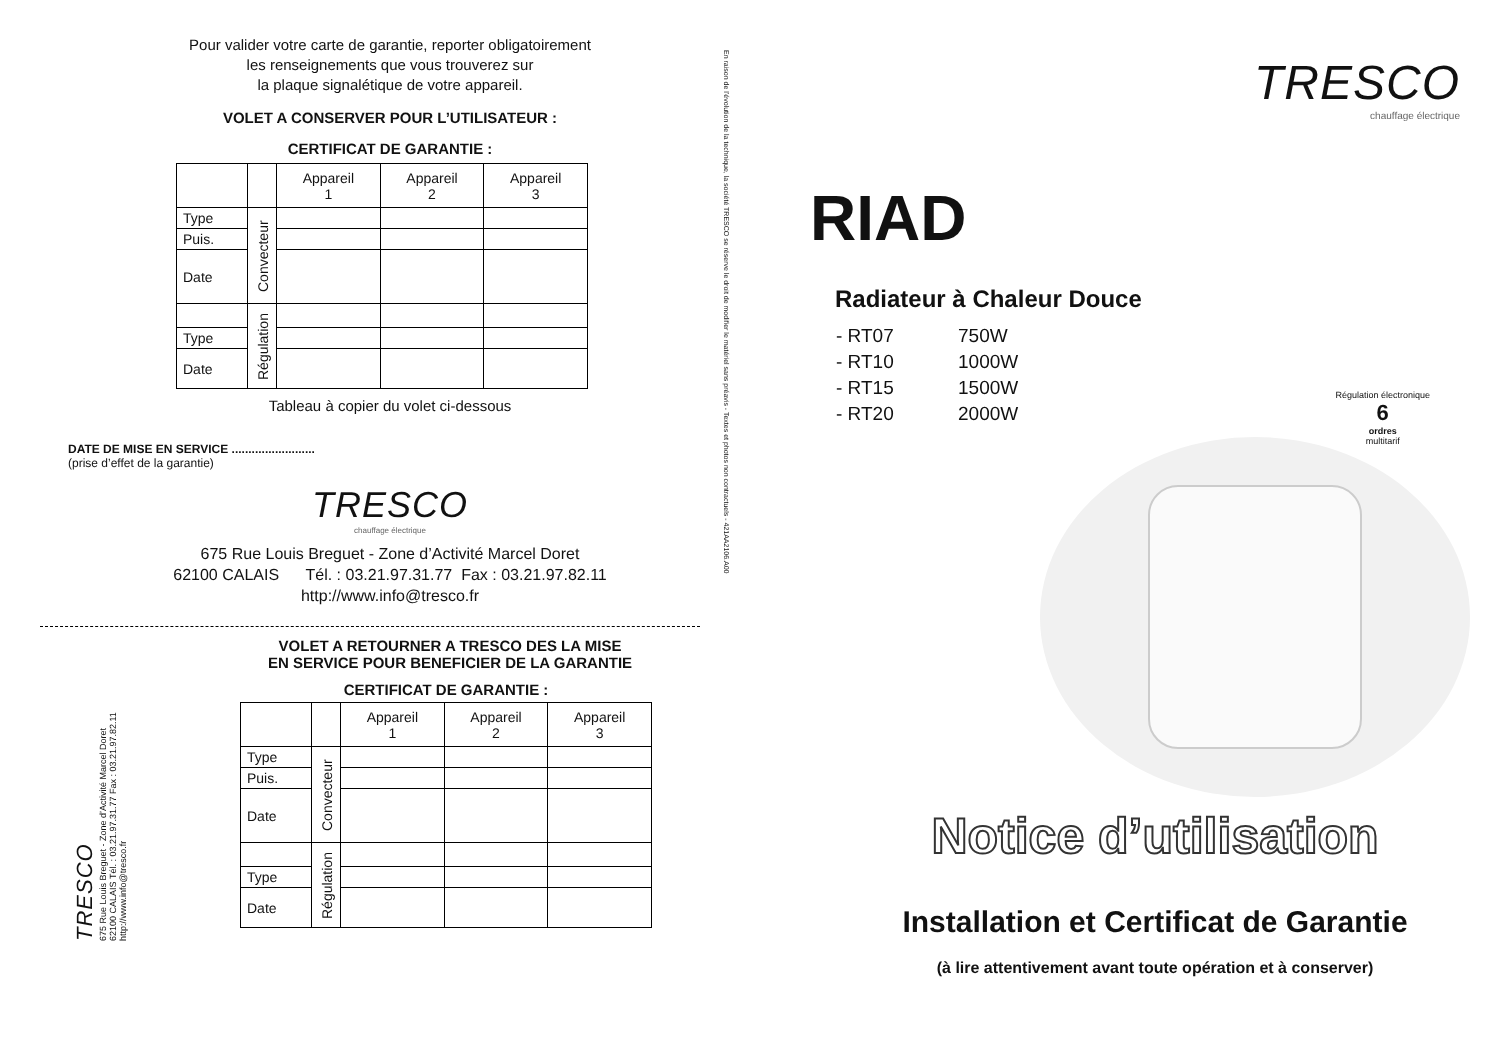Pour valider votre carte de garantie, reporter obligatoirement
les renseignements que vous trouverez sur
la plaque signalétique de votre appareil.
VOLET A CONSERVER POUR L’UTILISATEUR :
CERTIFICAT DE GARANTIE :
| | | Appareil 1 | Appareil 2 | Appareil 3 |
| --- | --- | --- | --- | --- |
| Type | Convecteur | | | |
| Puis. | | | | |
| Date | | | | |
| | Régulation | | | |
| Type | | | | |
| Date | | | | |
Tableau à copier du volet ci-dessous
DATE DE MISE EN SERVICE .........................
(prise d’effet de la garantie)
TRESCO
chauffage électrique
675 Rue Louis Breguet - Zone d’Activité Marcel Doret
62100 CALAIS Tél. : 03.21.97.31.77 Fax : 03.21.97.82.11
http://www.info@tresco.fr
VOLET A RETOURNER A TRESCO DES LA MISE
EN SERVICE POUR BENEFICIER DE LA GARANTIE
TRESCO
675 Rue Louis Breguet - Zone d’Activité Marcel Doret
62100 CALAIS Tél. : 03.21.97.31.77 Fax : 03.21.97.82.11
http://www.info@tresco.fr
CERTIFICAT DE GARANTIE :
| | | Appareil 1 | Appareil 2 | Appareil 3 |
| --- | --- | --- | --- | --- |
| Type | Convecteur | | | |
| Puis. | | | | |
| Date | | | | |
| | Régulation | | | |
| Type | | | | |
| Date | | | | |
En raison de l’évolution de la technique, la société TRESCO se réserve le droit de modifier le matériel sans préavis - Textes et photos non contractuels - 421AA2106.A00
TRESCO
chauffage électrique
RIAD
Radiateur à Chaleur Douce
| - RT07 | 750W |
| - RT10 | 1000W |
| - RT15 | 1500W |
| - RT20 | 2000W |
Régulation électronique
6
ordres
multitarif
Notice d’utilisation
Installation et Certificat de Garantie
(à lire attentivement avant toute opération et à conserver)